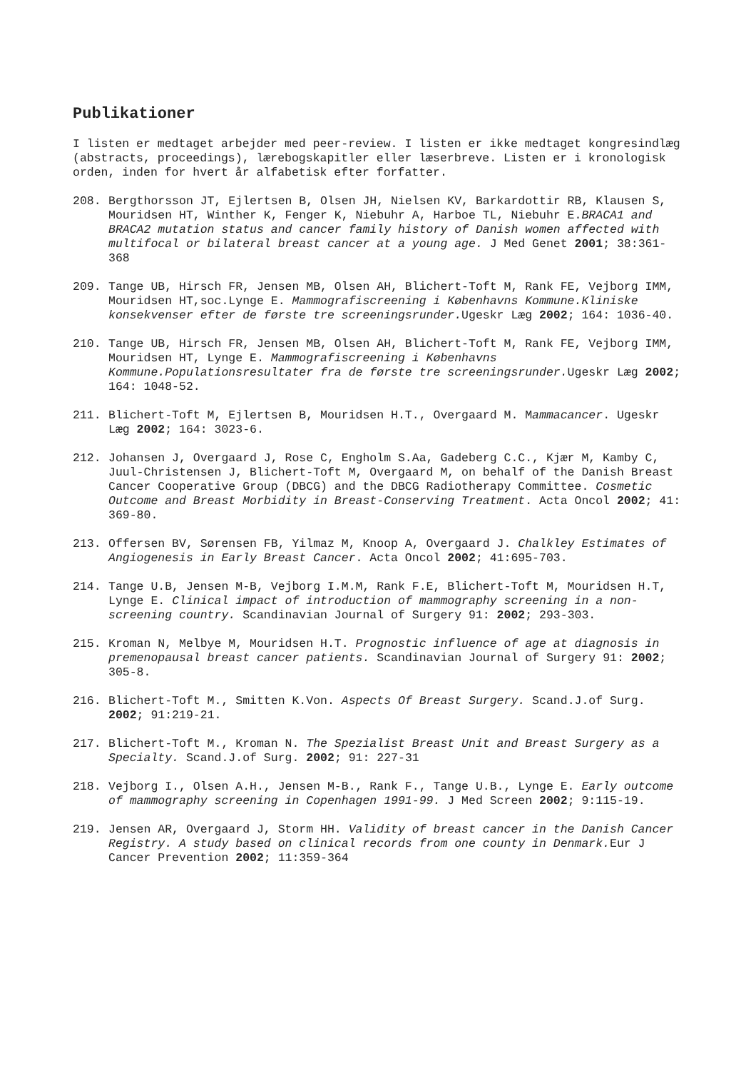Publikationer
I listen er medtaget arbejder med peer-review. I listen er ikke medtaget kongresindlæg (abstracts, proceedings), lærebogskapitler eller læserbreve. Listen er i kronologisk orden, inden for hvert år alfabetisk efter forfatter.
208. Bergthorsson JT, Ejlertsen B, Olsen JH, Nielsen KV, Barkardottir RB, Klausen S, Mouridsen HT, Winther K, Fenger K, Niebuhr A, Harboe TL, Niebuhr E.BRACA1 and BRACA2 mutation status and cancer family history of Danish women affected with multifocal or bilateral breast cancer at a young age. J Med Genet 2001; 38:361-368
209. Tange UB, Hirsch FR, Jensen MB, Olsen AH, Blichert-Toft M, Rank FE, Vejborg IMM, Mouridsen HT,soc.Lynge E. Mammografiscreening i Københavns Kommune.Kliniske konsekvenser efter de første tre screeningsrunder. Ugeskr Læg 2002; 164: 1036-40.
210. Tange UB, Hirsch FR, Jensen MB, Olsen AH, Blichert-Toft M, Rank FE, Vejborg IMM, Mouridsen HT, Lynge E. Mammografiscreening i Københavns Kommune.Populationsresultater fra de første tre screeningsrunder. Ugeskr Læg 2002; 164: 1048-52.
211. Blichert-Toft M, Ejlertsen B, Mouridsen H.T., Overgaard M. Mammacancer. Ugeskr Læg 2002; 164: 3023-6.
212. Johansen J, Overgaard J, Rose C, Engholm S.Aa, Gadeberg C.C., Kjær M, Kamby C, Juul-Christensen J, Blichert-Toft M, Overgaard M, on behalf of the Danish Breast Cancer Cooperative Group (DBCG) and the DBCG Radiotherapy Committee. Cosmetic Outcome and Breast Morbidity in Breast-Conserving Treatment. Acta Oncol 2002; 41: 369-80.
213. Offersen BV, Sørensen FB, Yilmaz M, Knoop A, Overgaard J. Chalkley Estimates of Angiogenesis in Early Breast Cancer. Acta Oncol 2002; 41:695-703.
214. Tange U.B, Jensen M-B, Vejborg I.M.M, Rank F.E, Blichert-Toft M, Mouridsen H.T, Lynge E. Clinical impact of introduction of mammography screening in a non-screening country. Scandinavian Journal of Surgery 91: 2002; 293-303.
215. Kroman N, Melbye M, Mouridsen H.T. Prognostic influence of age at diagnosis in premenopausal breast cancer patients. Scandinavian Journal of Surgery 91: 2002; 305-8.
216. Blichert-Toft M., Smitten K.Von. Aspects Of Breast Surgery. Scand.J.of Surg. 2002; 91:219-21.
217. Blichert-Toft M., Kroman N. The Spezialist Breast Unit and Breast Surgery as a Specialty. Scand.J.of Surg. 2002; 91: 227-31
218. Vejborg I., Olsen A.H., Jensen M-B., Rank F., Tange U.B., Lynge E. Early outcome of mammography screening in Copenhagen 1991-99. J Med Screen 2002; 9:115-19.
219. Jensen AR, Overgaard J, Storm HH. Validity of breast cancer in the Danish Cancer Registry. A study based on clinical records from one county in Denmark. Eur J Cancer Prevention 2002; 11:359-364